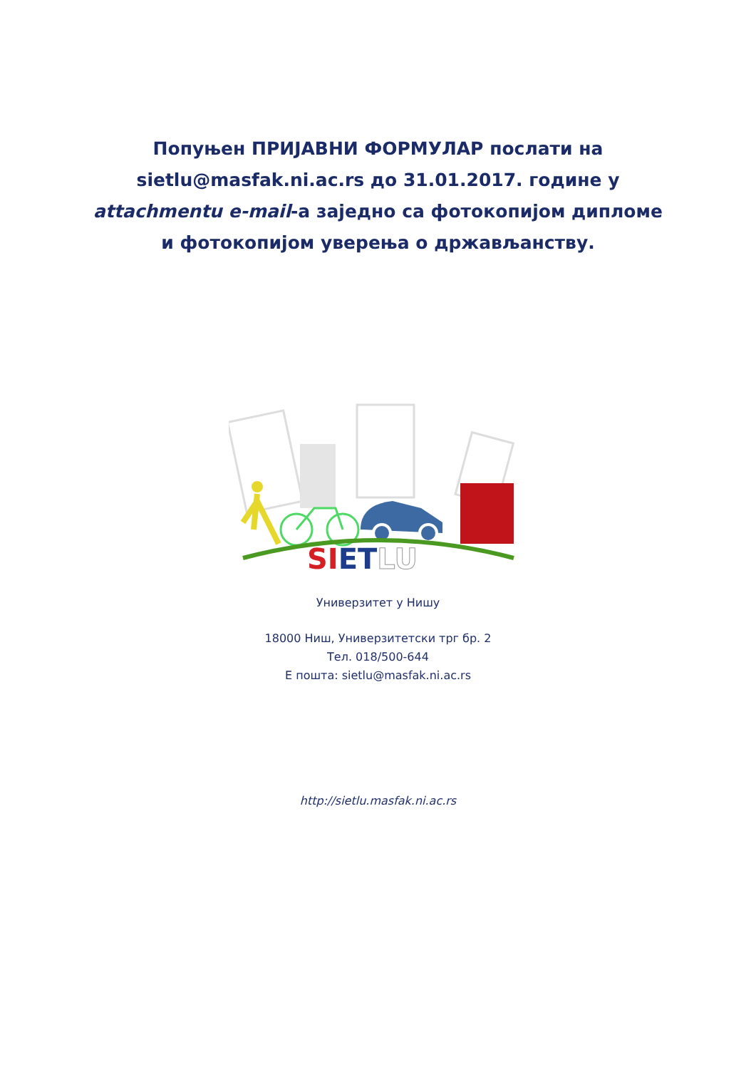Попуњен ПРИЈАВНИ ФОРМУЛАР послати на sietlu@masfak.ni.ac.rs до 31.01.2017. године у attachmentu e-mail-а заједно са фотокопијом дипломе и фотокопијом уверења о држављанству.
SIETLU
Универзитет у Нишу
18000 Ниш, Универзитетски трг бр. 2
Тел. 018/500-644
Е пошта: sietlu@masfak.ni.ac.rs
http://sietlu.masfak.ni.ac.rs